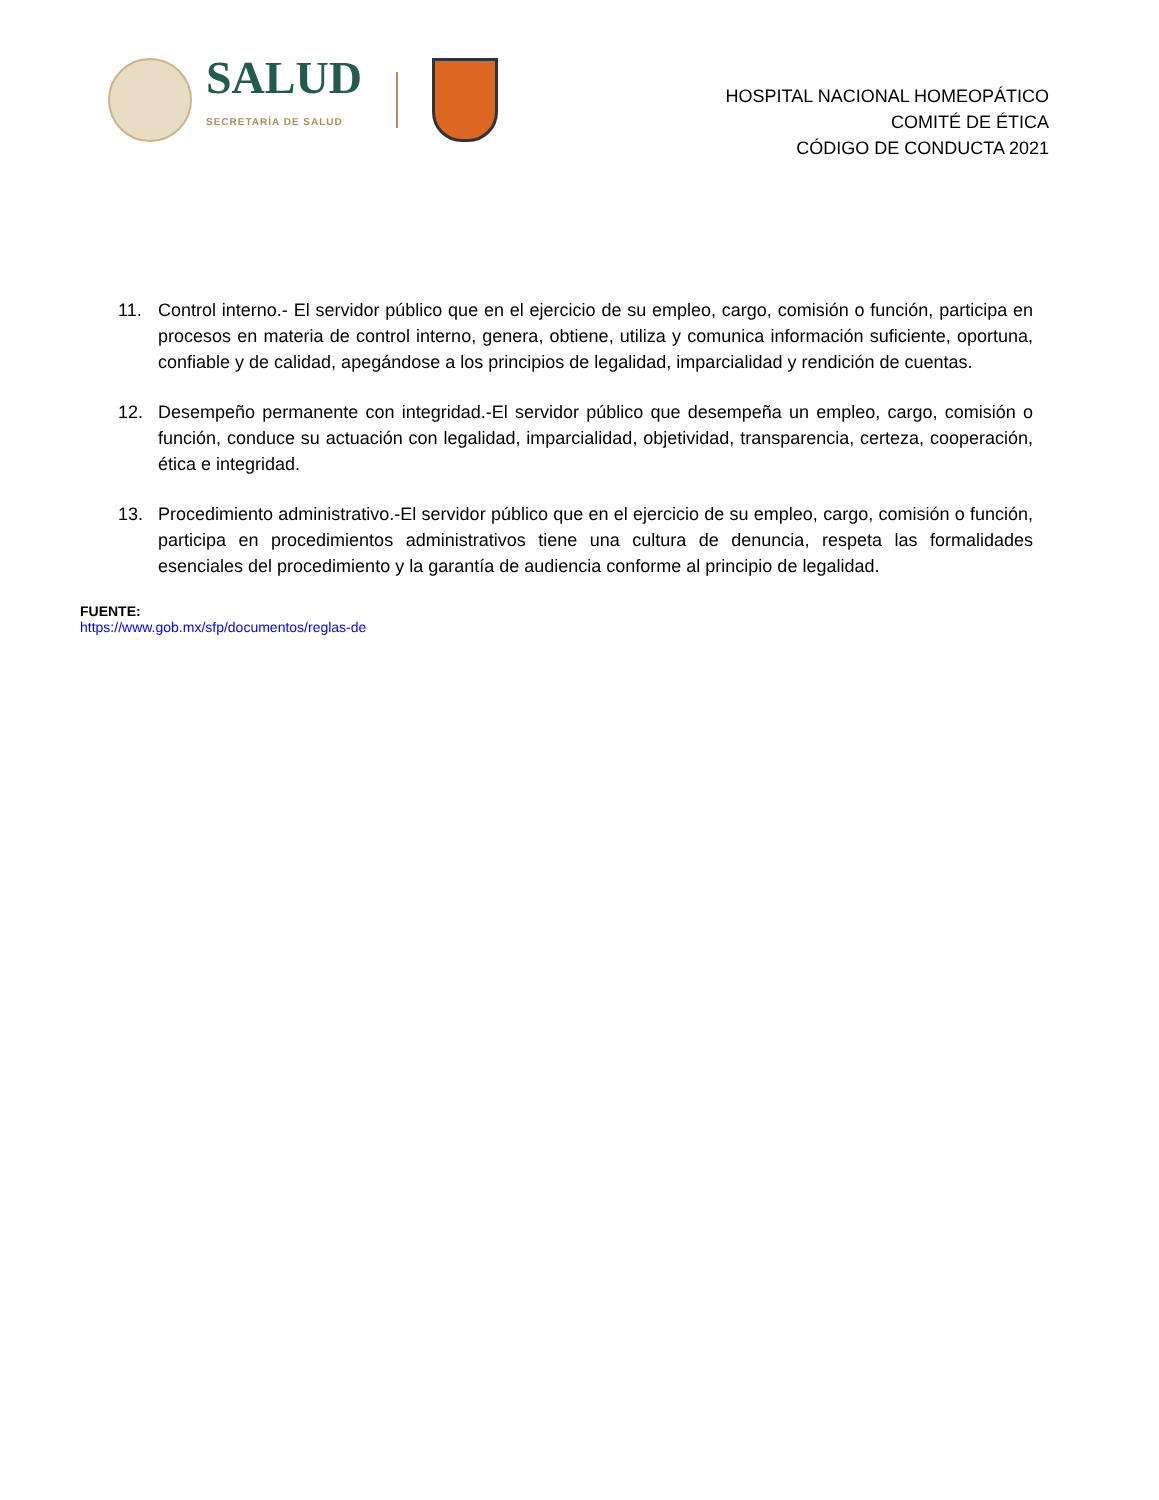SALUD
SECRETARÍA DE SALUD
HOSPITAL NACIONAL HOMEOPÁTICO
COMITÉ DE ÉTICA
CÓDIGO DE CONDUCTA 2021
11. Control interno.- El servidor público que en el ejercicio de su empleo, cargo, comisión o función, participa en procesos en materia de control interno, genera, obtiene, utiliza y comunica información suficiente, oportuna, confiable y de calidad, apegándose a los principios de legalidad, imparcialidad y rendición de cuentas.
12. Desempeño permanente con integridad.-El servidor público que desempeña un empleo, cargo, comisión o función, conduce su actuación con legalidad, imparcialidad, objetividad, transparencia, certeza, cooperación, ética e integridad.
13. Procedimiento administrativo.-El servidor público que en el ejercicio de su empleo, cargo, comisión o función, participa en procedimientos administrativos tiene una cultura de denuncia, respeta las formalidades esenciales del procedimiento y la garantía de audiencia conforme al principio de legalidad.
FUENTE:
https://www.gob.mx/sfp/documentos/reglas-de